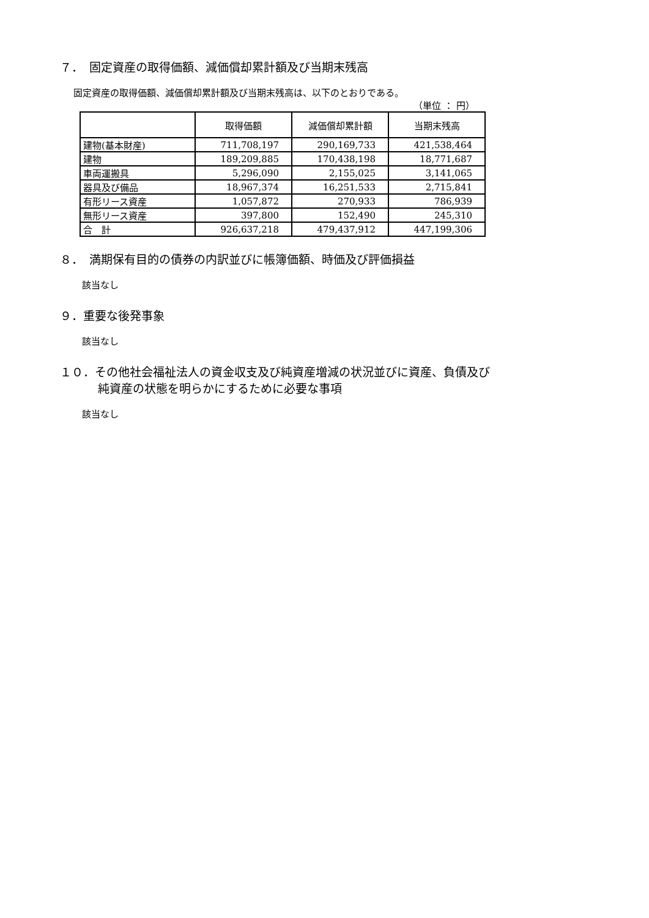７．　固定資産の取得価額、減価償却累計額及び当期末残高
固定資産の取得価額、減価償却累計額及び当期末残高は、以下のとおりである。
（単位 ： 円）
| | 取得価額 | 減価償却累計額 | 当期末残高 |
| --- | --- | --- | --- |
| 建物(基本財産) | 711,708,197 | 290,169,733 | 421,538,464 |
| 建物 | 189,209,885 | 170,438,198 | 18,771,687 |
| 車両運搬具 | 5,296,090 | 2,155,025 | 3,141,065 |
| 器具及び備品 | 18,967,374 | 16,251,533 | 2,715,841 |
| 有形リース資産 | 1,057,872 | 270,933 | 786,939 |
| 無形リース資産 | 397,800 | 152,490 | 245,310 |
| 合 計 | 926,637,218 | 479,437,912 | 447,199,306 |
８．　満期保有目的の債券の内訳並びに帳簿価額、時価及び評価損益
該当なし
９．重要な後発事象
該当なし
１０．その他社会福祉法人の資金収支及び純資産増減の状況並びに資産、負債及び
純資産の状態を明らかにするために必要な事項
該当なし